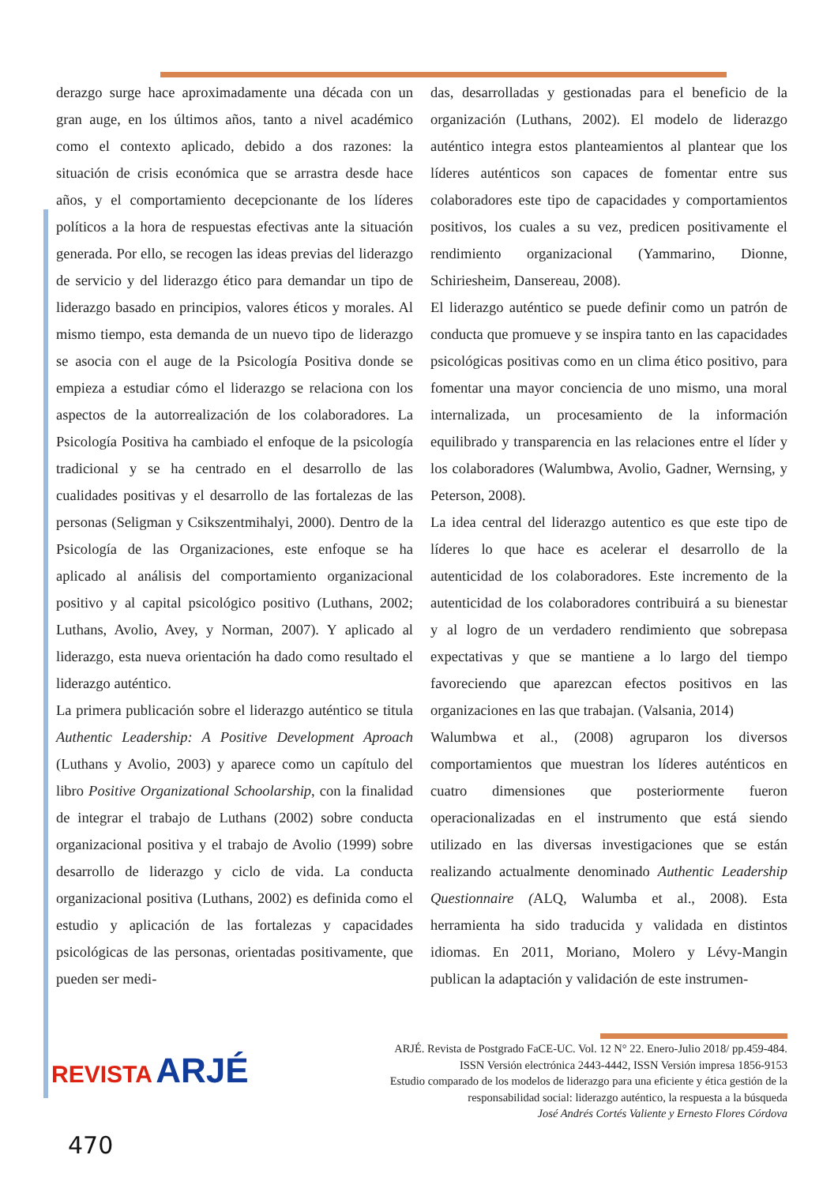derazgo surge hace aproximadamente una década con un gran auge, en los últimos años, tanto a nivel académico como el contexto aplicado, debido a dos razones: la situación de crisis económica que se arrastra desde hace años, y el comportamiento decepcionante de los líderes políticos a la hora de respuestas efectivas ante la situación generada. Por ello, se recogen las ideas previas del liderazgo de servicio y del liderazgo ético para demandar un tipo de liderazgo basado en principios, valores éticos y morales. Al mismo tiempo, esta demanda de un nuevo tipo de liderazgo se asocia con el auge de la Psicología Positiva donde se empieza a estudiar cómo el liderazgo se relaciona con los aspectos de la autorrealización de los colaboradores. La Psicología Positiva ha cambiado el enfoque de la psicología tradicional y se ha centrado en el desarrollo de las cualidades positivas y el desarrollo de las fortalezas de las personas (Seligman y Csikszentmihalyi, 2000). Dentro de la Psicología de las Organizaciones, este enfoque se ha aplicado al análisis del comportamiento organizacional positivo y al capital psicológico positivo (Luthans, 2002; Luthans, Avolio, Avey, y Norman, 2007). Y aplicado al liderazgo, esta nueva orientación ha dado como resultado el liderazgo auténtico.
La primera publicación sobre el liderazgo auténtico se titula Authentic Leadership: A Positive Development Aproach (Luthans y Avolio, 2003) y aparece como un capítulo del libro Positive Organizational Schoolarship, con la finalidad de integrar el trabajo de Luthans (2002) sobre conducta organizacional positiva y el trabajo de Avolio (1999) sobre desarrollo de liderazgo y ciclo de vida. La conducta organizacional positiva (Luthans, 2002) es definida como el estudio y aplicación de las fortalezas y capacidades psicológicas de las personas, orientadas positivamente, que pueden ser medi-
das, desarrolladas y gestionadas para el beneficio de la organización (Luthans, 2002). El modelo de liderazgo auténtico integra estos planteamientos al plantear que los líderes auténticos son capaces de fomentar entre sus colaboradores este tipo de capacidades y comportamientos positivos, los cuales a su vez, predicen positivamente el rendimiento organizacional (Yammarino, Dionne, Schiriesheim, Dansereau, 2008).
El liderazgo auténtico se puede definir como un patrón de conducta que promueve y se inspira tanto en las capacidades psicológicas positivas como en un clima ético positivo, para fomentar una mayor conciencia de uno mismo, una moral internalizada, un procesamiento de la información equilibrado y transparencia en las relaciones entre el líder y los colaboradores (Walumbwa, Avolio, Gadner, Wernsing, y Peterson, 2008).
La idea central del liderazgo autentico es que este tipo de líderes lo que hace es acelerar el desarrollo de la autenticidad de los colaboradores. Este incremento de la autenticidad de los colaboradores contribuirá a su bienestar y al logro de un verdadero rendimiento que sobrepasa expectativas y que se mantiene a lo largo del tiempo favoreciendo que aparezcan efectos positivos en las organizaciones en las que trabajan. (Valsania, 2014)
Walumbwa et al., (2008) agruparon los diversos comportamientos que muestran los líderes auténticos en cuatro dimensiones que posteriormente fueron operacionalizadas en el instrumento que está siendo utilizado en las diversas investigaciones que se están realizando actualmente denominado Authentic Leadership Questionnaire (ALQ, Walumba et al., 2008). Esta herramienta ha sido traducida y validada en distintos idiomas. En 2011, Moriano, Molero y Lévy-Mangin publican la adaptación y validación de este instrumen-
REVISTA ARJÉ
ARJÉ. Revista de Postgrado FaCE-UC. Vol. 12 N° 22. Enero-Julio 2018/ pp.459-484.
ISSN Versión electrónica 2443-4442, ISSN Versión impresa 1856-9153
Estudio comparado de los modelos de liderazgo para una eficiente y ética gestión de la
responsabilidad social: liderazgo auténtico, la respuesta a la búsqueda
José Andrés Cortés Valiente y Ernesto Flores Córdova
470